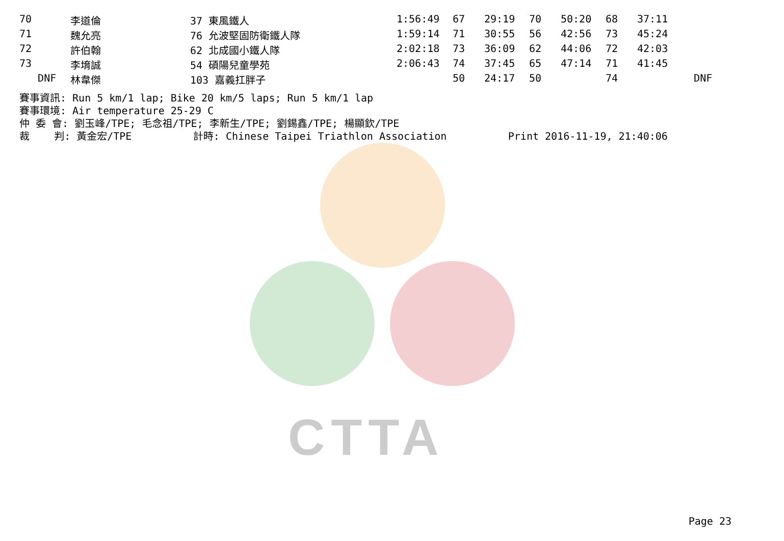| 70 | 李道倫 | 37 東風鐵人 | 1:56:49 | 67 | 29:19 | 70 | 50:20 | 68 | 37:11 | |
| 71 | 魏允亮 | 76 允波堅固防衛鐵人隊 | 1:59:14 | 71 | 30:55 | 56 | 42:56 | 73 | 45:24 | |
| 72 | 許伯翰 | 62 北成國小鐵人隊 | 2:02:18 | 73 | 36:09 | 62 | 44:06 | 72 | 42:03 | |
| 73 | 李堉誠 | 54 碩陽兒童學苑 | 2:06:43 | 74 | 37:45 | 65 | 47:14 | 71 | 41:45 | |
| DNF | 林韋傑 | 103 嘉義扛胖子 | | 50 | 24:17 | 50 | | 74 | | DNF |
賽事資訊: Run 5 km/1 lap; Bike 20 km/5 laps; Run 5 km/1 lap 賽事環境: Air temperature 25-29 C 仲 委 會: 劉玉峰/TPE; 毛念祖/TPE; 李新生/TPE; 劉錫鑫/TPE; 楊顯欽/TPE 裁 判: 黃金宏/TPE 計時: Chinese Taipei Triathlon Association Print 2016-11-19, 21:40:06
CTTA
Page 23